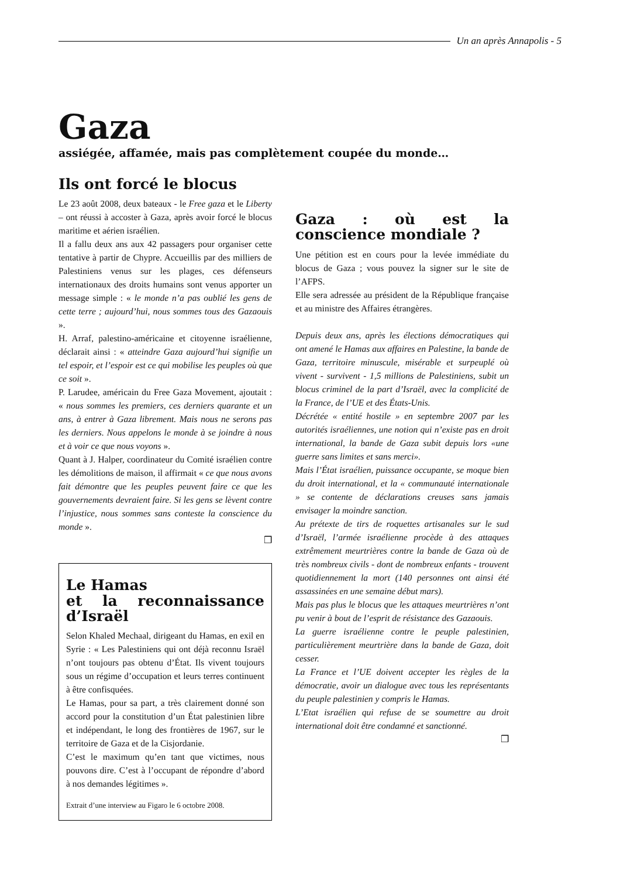Un an après Annapolis - 5
Gaza
assiégée, affamée, mais pas complètement coupée du monde…
Ils ont forcé le blocus
Le 23 août 2008, deux bateaux - le Free gaza et le Liberty – ont réussi à accoster à Gaza, après avoir forcé le blocus maritime et aérien israélien.
Il a fallu deux ans aux 42 passagers pour organiser cette tentative à partir de Chypre. Accueillis par des milliers de Palestiniens venus sur les plages, ces défenseurs internationaux des droits humains sont venus apporter un message simple : « le monde n’a pas oublié les gens de cette terre ; aujourd’hui, nous sommes tous des Gazaouis ».
H. Arraf, palestino-américaine et citoyenne israélienne, déclarait ainsi : « atteindre Gaza aujourd’hui signifie un tel espoir, et l’espoir est ce qui mobilise les peuples où que ce soit ».
P. Larudee, américain du Free Gaza Movement, ajoutait : « nous sommes les premiers, ces derniers quarante et un ans, à entrer à Gaza librement. Mais nous ne serons pas les derniers. Nous appelons le monde à se joindre à nous et à voir ce que nous voyons ».
Quant à J. Halper, coordinateur du Comité israélien contre les démolitions de maison, il affirmait « ce que nous avons fait démontre que les peuples peuvent faire ce que les gouvernements devraient faire. Si les gens se lèvent contre l’injustice, nous sommes sans conteste la conscience du monde ».
❒
Le Hamas
et la reconnaissance d’Israël
Selon Khaled Mechaal, dirigeant du Hamas, en exil en Syrie : « Les Palestiniens qui ont déjà reconnu Israël n’ont toujours pas obtenu d’État. Ils vivent toujours sous un régime d’occupation et leurs terres continuent à être confisquées.
Le Hamas, pour sa part, a très clairement donné son accord pour la constitution d’un État palestinien libre et indépendant, le long des frontières de 1967, sur le territoire de Gaza et de la Cisjordanie.
C’est le maximum qu’en tant que victimes, nous pouvons dire. C’est à l’occupant de répondre d’abord à nos demandes légitimes ».
Extrait d’une interview au Figaro le 6 octobre 2008.
Gaza : où est la conscience mondiale ?
Une pétition est en cours pour la levée immédiate du blocus de Gaza ; vous pouvez la signer sur le site de l’AFPS.
Elle sera adressée au président de la République française et au ministre des Affaires étrangères.
Depuis deux ans, après les élections démocratiques qui ont amené le Hamas aux affaires en Palestine, la bande de Gaza, territoire minuscule, misérable et surpeuplé où vivent - survivent - 1,5 millions de Palestiniens, subit un blocus criminel de la part d’Israël, avec la complicité de la France, de l’UE et des États-Unis.
Décrétée « entité hostile » en septembre 2007 par les autorités israéliennes, une notion qui n’existe pas en droit international, la bande de Gaza subit depuis lors «une guerre sans limites et sans merci».
Mais l’État israélien, puissance occupante, se moque bien du droit international, et la « communauté internationale » se contente de déclarations creuses sans jamais envisager la moindre sanction.
Au prétexte de tirs de roquettes artisanales sur le sud d’Israël, l’armée israélienne procède à des attaques extrêmement meurtrières contre la bande de Gaza où de très nombreux civils - dont de nombreux enfants - trouvent quotidiennement la mort (140 personnes ont ainsi été assassinées en une semaine début mars).
Mais pas plus le blocus que les attaques meurtrières n’ont pu venir à bout de l’esprit de résistance des Gazaouis.
La guerre israélienne contre le peuple palestinien, particulièrement meurtrière dans la bande de Gaza, doit cesser.
La France et l’UE doivent accepter les règles de la démocratie, avoir un dialogue avec tous les représentants du peuple palestinien y compris le Hamas.
L’Etat israélien qui refuse de se soumettre au droit international doit être condamné et sanctionné.
❒